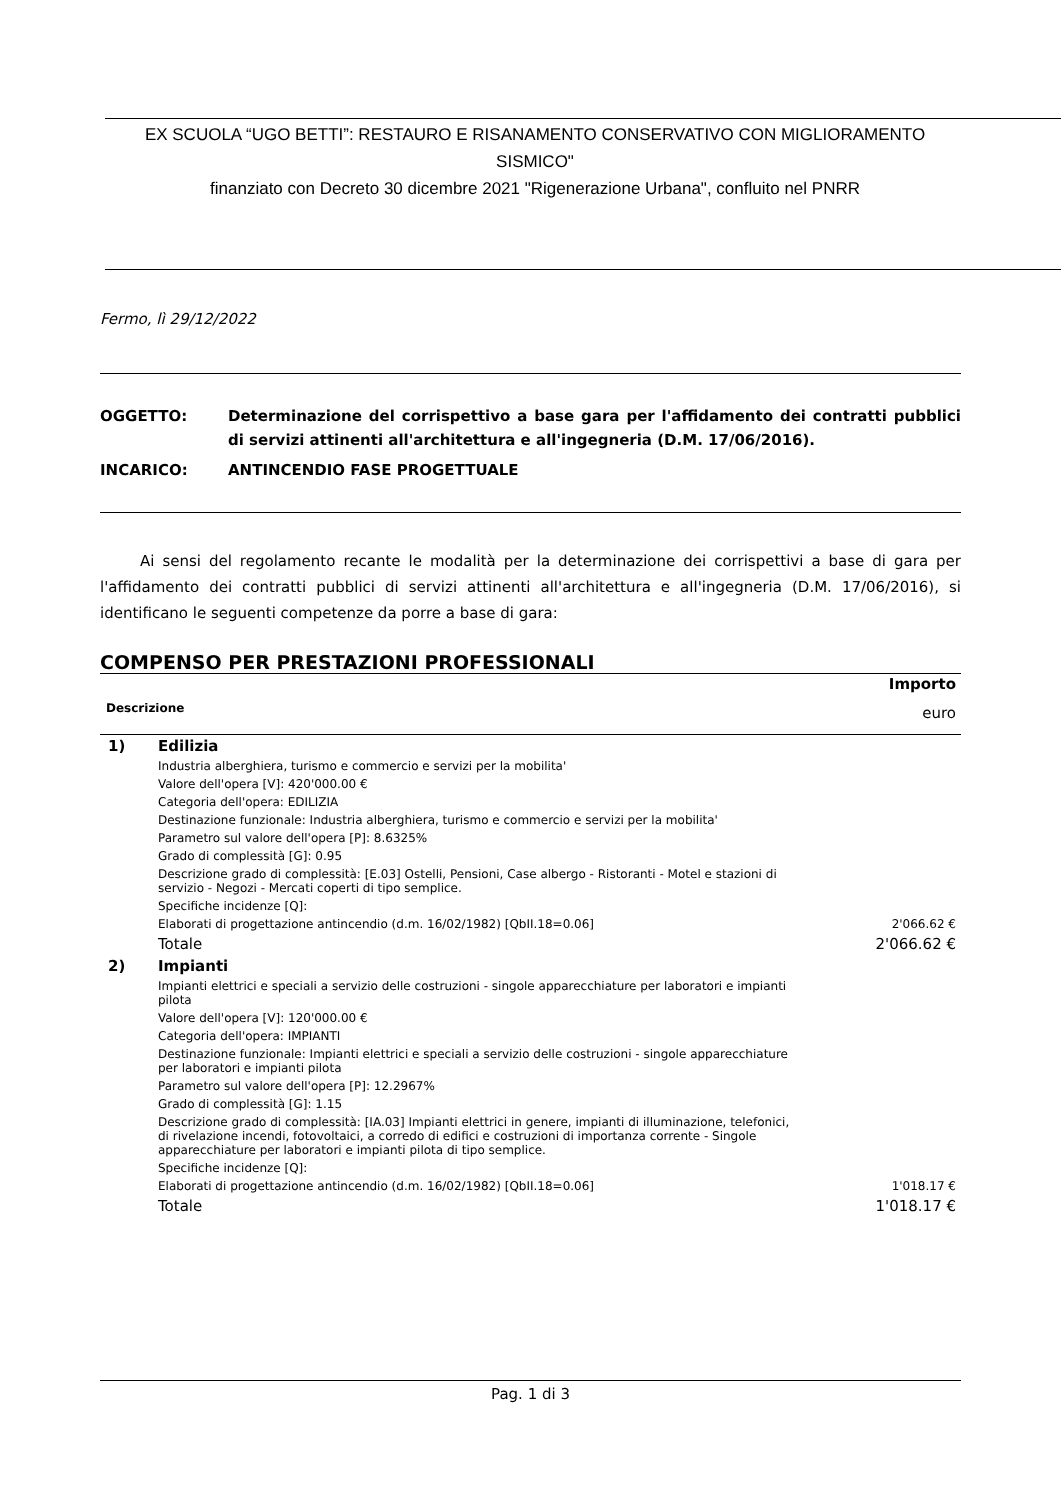EX SCUOLA “UGO BETTI”: RESTAURO E RISANAMENTO CONSERVATIVO CON MIGLIORAMENTO SISMICO"
finanziato con Decreto 30 dicembre 2021 "Rigenerazione Urbana", confluito nel PNRR
Fermo, lì 29/12/2022
OGGETTO: Determinazione del corrispettivo a base gara per l'affidamento dei contratti pubblici di servizi attinenti all'architettura e all'ingegneria (D.M. 17/06/2016).
INCARICO: ANTINCENDIO FASE PROGETTUALE
Ai sensi del regolamento recante le modalità per la determinazione dei corrispettivi a base di gara per l'affidamento dei contratti pubblici di servizi attinenti all'architettura e all'ingegneria (D.M. 17/06/2016), si identificano le seguenti competenze da porre a base di gara:
COMPENSO PER PRESTAZIONI PROFESSIONALI
| Descrizione | | Importo euro |
| --- | --- | --- |
| 1) | Edilizia | |
| | Industria alberghiera, turismo e commercio e servizi per la mobilita' | |
| | Valore dell'opera [V]: 420'000.00 € | |
| | Categoria dell'opera: EDILIZIA | |
| | Destinazione funzionale: Industria alberghiera, turismo e commercio e servizi per la mobilita' | |
| | Parametro sul valore dell'opera [P]: 8.6325% | |
| | Grado di complessità [G]: 0.95 | |
| | Descrizione grado di complessità: [E.03] Ostelli, Pensioni, Case albergo - Ristoranti - Motel e stazioni di servizio - Negozi - Mercati coperti di tipo semplice. | |
| | Specifiche incidenze [Q]: | |
| | Elaborati di progettazione antincendio (d.m. 16/02/1982) [QbII.18=0.06] | 2'066.62 € |
| | Totale | 2'066.62 € |
| 2) | Impianti | |
| | Impianti elettrici e speciali a servizio delle costruzioni - singole apparecchiature per laboratori e impianti pilota | |
| | Valore dell'opera [V]: 120'000.00 € | |
| | Categoria dell'opera: IMPIANTI | |
| | Destinazione funzionale: Impianti elettrici e speciali a servizio delle costruzioni - singole apparecchiature per laboratori e impianti pilota | |
| | Parametro sul valore dell'opera [P]: 12.2967% | |
| | Grado di complessità [G]: 1.15 | |
| | Descrizione grado di complessità: [IA.03] Impianti elettrici in genere, impianti di illuminazione, telefonici, di rivelazione incendi, fotovoltaici, a corredo di edifici e costruzioni di importanza corrente - Singole apparecchiature per laboratori e impianti pilota di tipo semplice. | |
| | Specifiche incidenze [Q]: | |
| | Elaborati di progettazione antincendio (d.m. 16/02/1982) [QbII.18=0.06] | 1'018.17 € |
| | Totale | 1'018.17 € |
Pag. 1 di 3